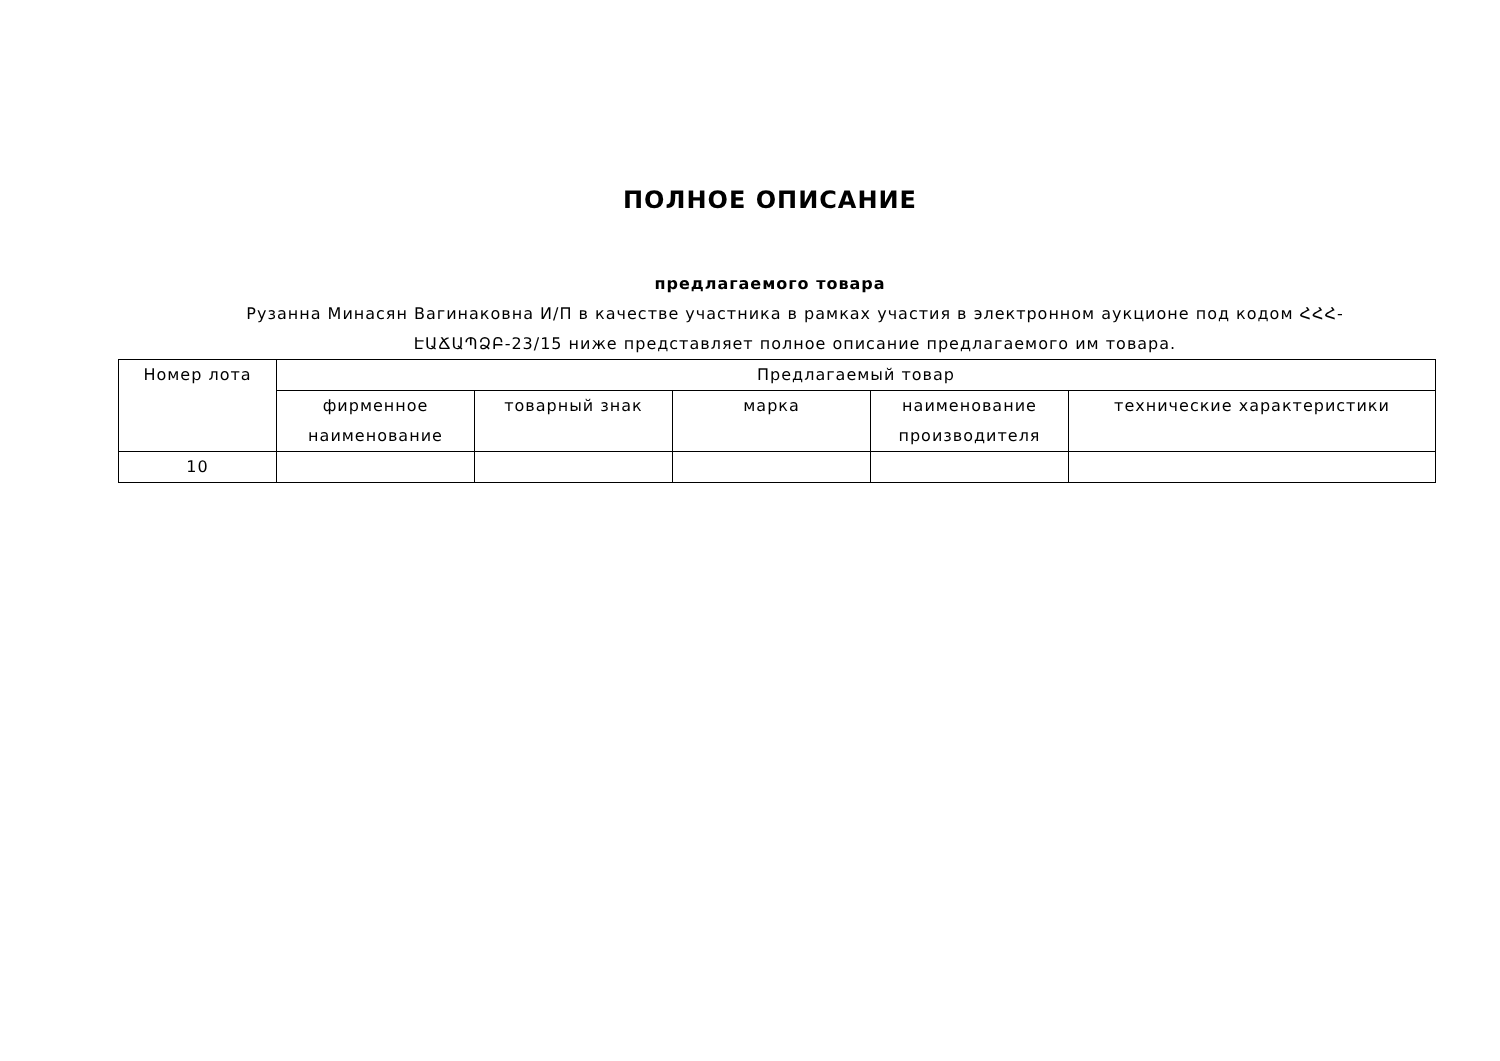ПОЛНОЕ ОПИСАНИЕ
предлагаемого товара
Рузанна Минасян Вагинаковна И/П в качестве участника в рамках участия в электронном аукционе под кодом ՀՀՀ-ԷԱՃԱՊՁԲ-23/15 ниже представляет полное описание предлагаемого им товара.
| Номер лота | Предлагаемый товар | | | | |
| --- | --- | --- | --- | --- | --- |
| | фирменное наименование | товарный знак | марка | наименование производителя | технические характеристики |
| 10 | | | | | |